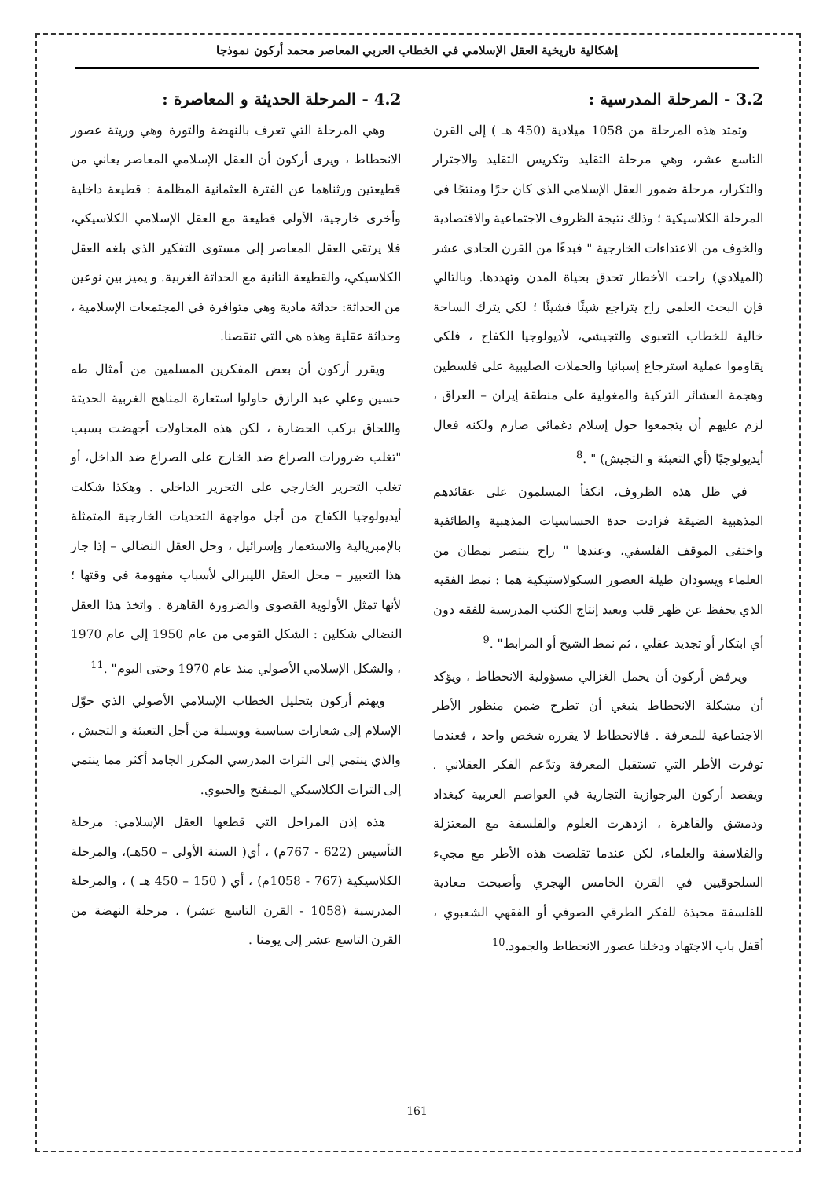إشكالية تاريخية العقل الإسلامي في الخطاب العربي المعاصر محمد أركون نموذجا
3.2 - المرحلة المدرسية :
وتمتد هذه المرحلة من 1058 ميلادية (450 هـ ) إلى القرن التاسع عشر، وهي مرحلة التقليد وتكريس التقليد والاجترار والتكرار، مرحلة ضمور العقل الإسلامي الذي كان حرًا ومنتجًا في المرحلة الكلاسيكية ؛ وذلك نتيجة الظروف الاجتماعية والاقتصادية والخوف من الاعتداءات الخارجية " فبدءًا من القرن الحادي عشر (الميلادي) راحت الأخطار تحدق بحياة المدن وتهددها. وبالتالي فإن البحث العلمي راح يتراجع شيئًا فشيئًا ؛ لكي يترك الساحة خالية للخطاب التعبوي والتجيشي، لأديولوجيا الكفاح ، فلكي يقاوموا عملية استرجاع إسبانيا والحملات الصليبية على فلسطين وهجمة العشائر التركية والمغولية على منطقة إيران – العراق ، لزم عليهم أن يتجمعوا حول إسلام دغمائي صارم ولكنه فعال أيديولوجيًا (أي التعبئة و التجيش) " .<sup>8</sup>
في ظل هذه الظروف، انكفأ المسلمون على عقائدهم المذهبية الضيقة فزادت حدة الحساسيات المذهبية والطائفية واختفى الموقف الفلسفي، وعندها " راح ينتصر نمطان من العلماء ويسودان طيلة العصور السكولاستيكية هما : نمط الفقيه الذي يحفظ عن ظهر قلب ويعيد إنتاج الكتب المدرسية للفقه دون أي ابتكار أو تجديد عقلي ، ثم نمط الشيخ أو المرابط" .<sup>9</sup>
ويرفض أركون أن يحمل الغزالي مسؤولية الانحطاط ، ويؤكد أن مشكلة الانحطاط ينبغي أن تطرح ضمن منظور الأطر الاجتماعية للمعرفة . فالانحطاط لا يقرره شخص واحد ، فعندما توفرت الأطر التي تستقبل المعرفة وتدّعم الفكر العقلاني . ويقصد أركون البرجوازية التجارية في العواصم العربية كبغداد ودمشق والقاهرة ، ازدهرت العلوم والفلسفة مع المعتزلة والفلاسفة والعلماء، لكن عندما تقلصت هذه الأطر مع مجيء السلجوقيين في القرن الخامس الهجري وأصبحت معادية للفلسفة محبذة للفكر الطرقي الصوفي أو الفقهي الشعبوي ، أقفل باب الاجتهاد ودخلنا عصور الانحطاط والجمود.<sup>10</sup>
4.2 - المرحلة الحديثة و المعاصرة :
وهي المرحلة التي تعرف بالنهضة والثورة وهي وريثة عصور الانحطاط ، ويرى أركون أن العقل الإسلامي المعاصر يعاني من قطيعتين ورثناهما عن الفترة العثمانية المظلمة : قطيعة داخلية وأخرى خارجية، الأولى قطيعة مع العقل الإسلامي الكلاسيكي، فلا يرتقي العقل المعاصر إلى مستوى التفكير الذي بلغه العقل الكلاسيكي، والقطيعة الثانية مع الحداثة الغربية. و يميز بين نوعين من الحداثة: حداثة مادية وهي متوافرة في المجتمعات الإسلامية ، وحداثة عقلية وهذه هي التي تنقصنا.
ويقرر أركون أن بعض المفكرين المسلمين من أمثال طه حسين وعلي عبد الرازق حاولوا استعارة المناهج الغربية الحديثة واللحاق بركب الحضارة ، لكن هذه المحاولات أجهضت بسبب "تغلب ضرورات الصراع ضد الخارج على الصراع ضد الداخل، أو تغلب التحرير الخارجي على التحرير الداخلي . وهكذا شكلت أيديولوجيا الكفاح من أجل مواجهة التحديات الخارجية المتمثلة بالإمبريالية والاستعمار وإسرائيل ، وحل العقل النضالي – إذا جاز هذا التعبير – محل العقل الليبرالي لأسباب مفهومة في وقتها ؛ لأنها تمثل الأولوية القصوى والضرورة القاهرة . واتخذ هذا العقل النضالي شكلين : الشكل القومي من عام 1950 إلى عام 1970 ، والشكل الإسلامي الأصولي منذ عام 1970 وحتى اليوم" .<sup>11</sup>
ويهتم أركون بتحليل الخطاب الإسلامي الأصولي الذي حوّل الإسلام إلى شعارات سياسية ووسيلة من أجل التعبئة و التجيش ، والذي ينتمي إلى التراث المدرسي المكرر الجامد أكثر مما ينتمي إلى التراث الكلاسيكي المنفتح والحيوي.
هذه إذن المراحل التي قطعها العقل الإسلامي: مرحلة التأسيس (622 - 767م) ، أي( السنة الأولى – 50هـ)، والمرحلة الكلاسيكية (767 - 1058م) ، أي ( 150 – 450 هـ ) ، والمرحلة المدرسية (1058 - القرن التاسع عشر) ، مرحلة النهضة من القرن التاسع عشر إلى يومنا .
161